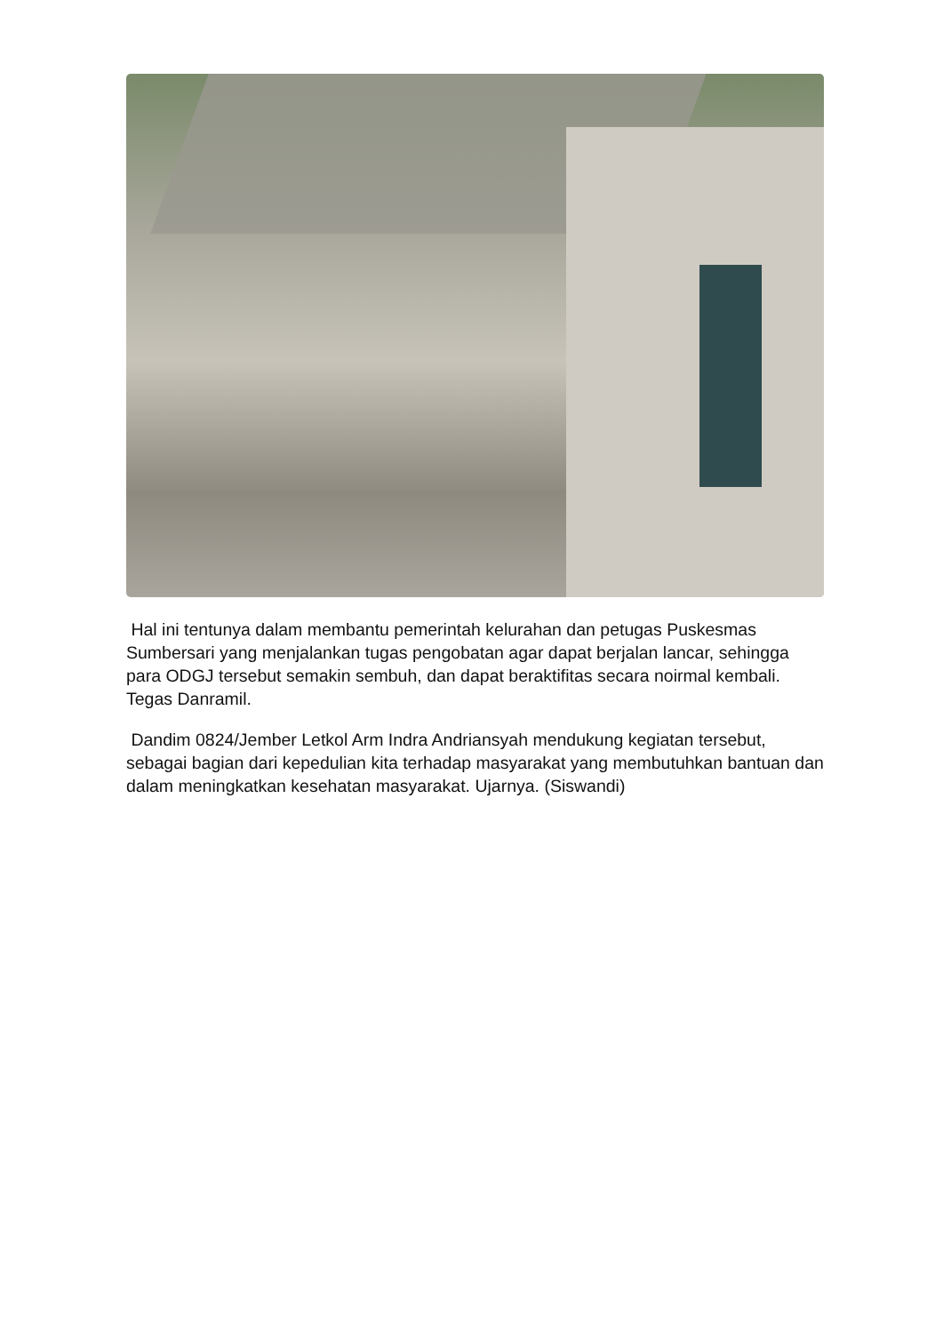Hal ini tentunya dalam membantu pemerintah kelurahan dan petugas Puskesmas Sumbersari yang menjalankan tugas pengobatan agar dapat berjalan lancar, sehingga para ODGJ tersebut semakin sembuh, dan dapat beraktifitas secara noirmal kembali. Tegas Danramil.
Dandim 0824/Jember Letkol Arm Indra Andriansyah mendukung kegiatan tersebut, sebagai bagian dari kepedulian kita terhadap masyarakat yang membutuhkan bantuan dan dalam meningkatkan kesehatan masyarakat. Ujarnya. (Siswandi)